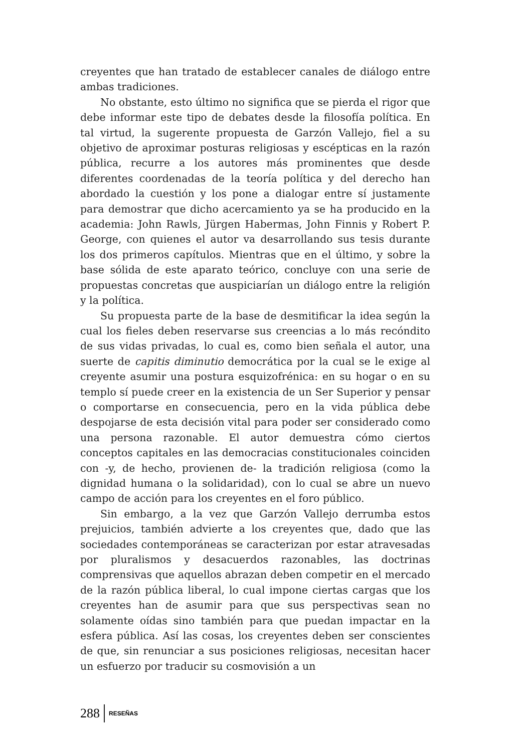creyentes que han tratado de establecer canales de diálogo entre ambas tradiciones.
No obstante, esto último no significa que se pierda el rigor que debe informar este tipo de debates desde la filosofía política. En tal virtud, la sugerente propuesta de Garzón Vallejo, fiel a su objetivo de aproximar posturas religiosas y escépticas en la razón pública, recurre a los autores más prominentes que desde diferentes coordenadas de la teoría política y del derecho han abordado la cuestión y los pone a dialogar entre sí justamente para demostrar que dicho acercamiento ya se ha producido en la academia: John Rawls, Jürgen Habermas, John Finnis y Robert P. George, con quienes el autor va desarrollando sus tesis durante los dos primeros capítulos. Mientras que en el último, y sobre la base sólida de este aparato teórico, concluye con una serie de propuestas concretas que auspiciarían un diálogo entre la religión y la política.
Su propuesta parte de la base de desmitificar la idea según la cual los fieles deben reservarse sus creencias a lo más recóndito de sus vidas privadas, lo cual es, como bien señala el autor, una suerte de capitis diminutio democrática por la cual se le exige al creyente asumir una postura esquizofrénica: en su hogar o en su templo sí puede creer en la existencia de un Ser Superior y pensar o comportarse en consecuencia, pero en la vida pública debe despojarse de esta decisión vital para poder ser considerado como una persona razonable. El autor demuestra cómo ciertos conceptos capitales en las democracias constitucionales coinciden con -y, de hecho, provienen de- la tradición religiosa (como la dignidad humana o la solidaridad), con lo cual se abre un nuevo campo de acción para los creyentes en el foro público.
Sin embargo, a la vez que Garzón Vallejo derrumba estos prejuicios, también advierte a los creyentes que, dado que las sociedades contemporáneas se caracterizan por estar atravesadas por pluralismos y desacuerdos razonables, las doctrinas comprensivas que aquellos abrazan deben competir en el mercado de la razón pública liberal, lo cual impone ciertas cargas que los creyentes han de asumir para que sus perspectivas sean no solamente oídas sino también para que puedan impactar en la esfera pública. Así las cosas, los creyentes deben ser conscientes de que, sin renunciar a sus posiciones religiosas, necesitan hacer un esfuerzo por traducir su cosmovisión a un
288 RESEÑAS